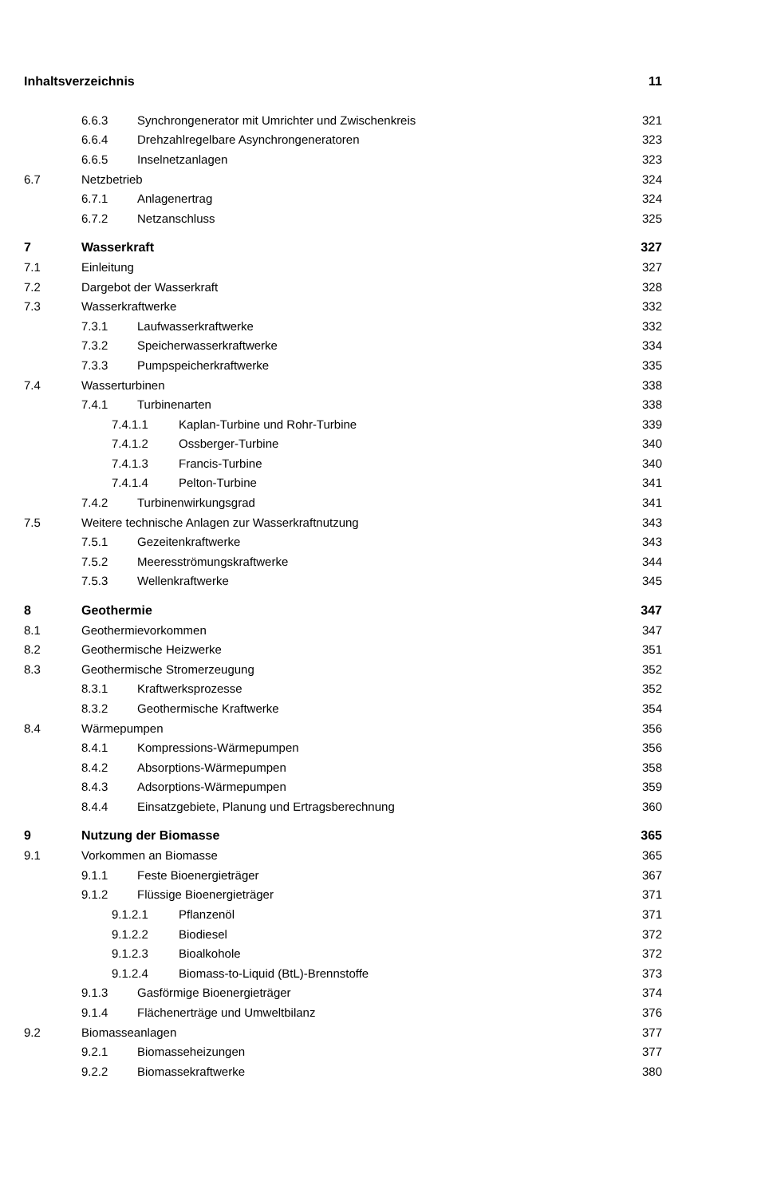Inhaltsverzeichnis 11
6.6.3 Synchrongenerator mit Umrichter und Zwischenkreis 321
6.6.4 Drehzahlregelbare Asynchrongeneratoren 323
6.6.5 Inselnetzanlagen 323
6.7 Netzbetrieb 324
6.7.1 Anlagenertrag 324
6.7.2 Netzanschluss 325
7 Wasserkraft 327
7.1 Einleitung 327
7.2 Dargebot der Wasserkraft 328
7.3 Wasserkraftwerke 332
7.3.1 Laufwasserkraftwerke 332
7.3.2 Speicherwasserkraftwerke 334
7.3.3 Pumpspeicherkraftwerke 335
7.4 Wasserturbinen 338
7.4.1 Turbinenarten 338
7.4.1.1 Kaplan-Turbine und Rohr-Turbine 339
7.4.1.2 Ossberger-Turbine 340
7.4.1.3 Francis-Turbine 340
7.4.1.4 Pelton-Turbine 341
7.4.2 Turbinenwirkungsgrad 341
7.5 Weitere technische Anlagen zur Wasserkraftnutzung 343
7.5.1 Gezeitenkraftwerke 343
7.5.2 Meeresströmungskraftwerke 344
7.5.3 Wellenkraftwerke 345
8 Geothermie 347
8.1 Geothermievorkommen 347
8.2 Geothermische Heizwerke 351
8.3 Geothermische Stromerzeugung 352
8.3.1 Kraftwerksprozesse 352
8.3.2 Geothermische Kraftwerke 354
8.4 Wärmepumpen 356
8.4.1 Kompressions-Wärmepumpen 356
8.4.2 Absorptions-Wärmepumpen 358
8.4.3 Adsorptions-Wärmepumpen 359
8.4.4 Einsatzgebiete, Planung und Ertragsberechnung 360
9 Nutzung der Biomasse 365
9.1 Vorkommen an Biomasse 365
9.1.1 Feste Bioenergieträger 367
9.1.2 Flüssige Bioenergieträger 371
9.1.2.1 Pflanzenöl 371
9.1.2.2 Biodiesel 372
9.1.2.3 Bioalkohole 372
9.1.2.4 Biomass-to-Liquid (BtL)-Brennstoffe 373
9.1.3 Gasförmige Bioenergieträger 374
9.1.4 Flächenerträge und Umweltbilanz 376
9.2 Biomasseanlagen 377
9.2.1 Biomasseheizungen 377
9.2.2 Biomassekraftwerke 380